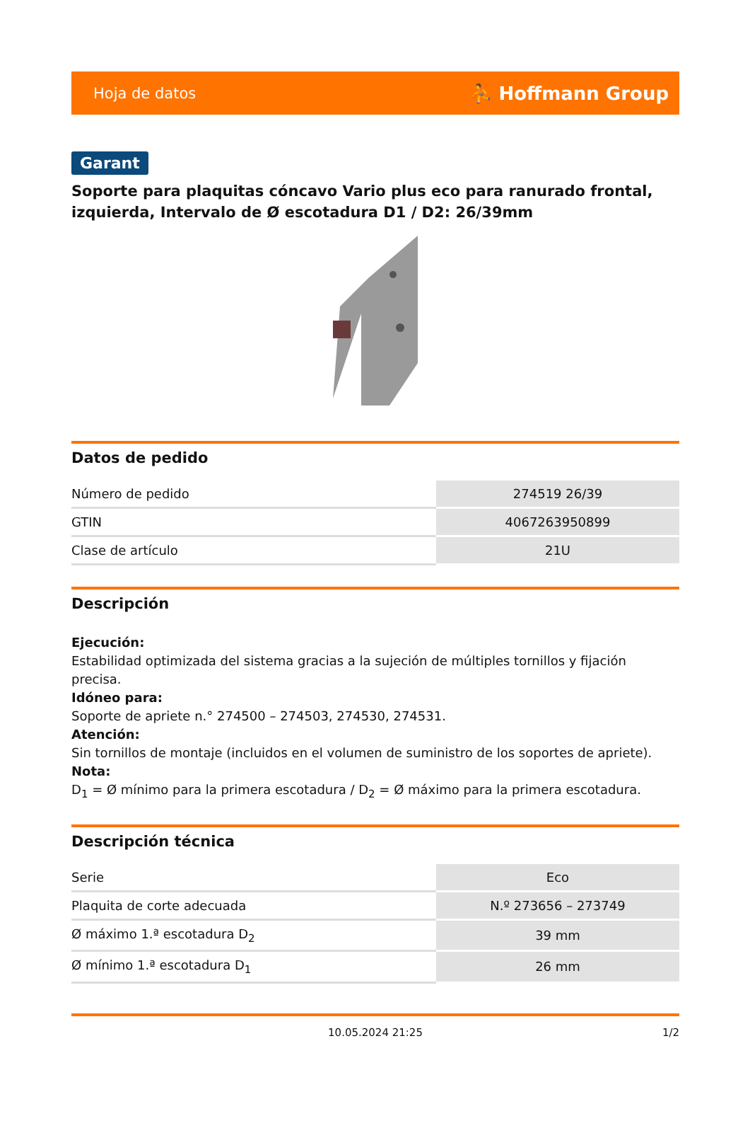Hoja de datos ⛹ Hoffmann Group
Garant
Soporte para plaquitas cóncavo Vario plus eco para ranurado frontal, izquierda, Intervalo de Ø escotadura D1 / D2: 26/39mm
Datos de pedido
| Número de pedido | 274519 26/39 |
| GTIN | 4067263950899 |
| Clase de artículo | 21U |
Descripción
Ejecución:
Estabilidad optimizada del sistema gracias a la sujeción de múltiples tornillos y fijación precisa.
Idóneo para:
Soporte de apriete n.° 274500 – 274503, 274530, 274531.
Atención:
Sin tornillos de montaje (incluidos en el volumen de suministro de los soportes de apriete).
Nota:
D<sub>1</sub> = Ø mínimo para la primera escotadura / D<sub>2</sub> = Ø máximo para la primera escotadura.
Descripción técnica
| Serie | Eco |
| Plaquita de corte adecuada | N.º 273656 – 273749 |
| Ø máximo 1.ª escotadura D<sub>2</sub> | 39 mm |
| Ø mínimo 1.ª escotadura D<sub>1</sub> | 26 mm |
10.05.2024 21:25 1/2